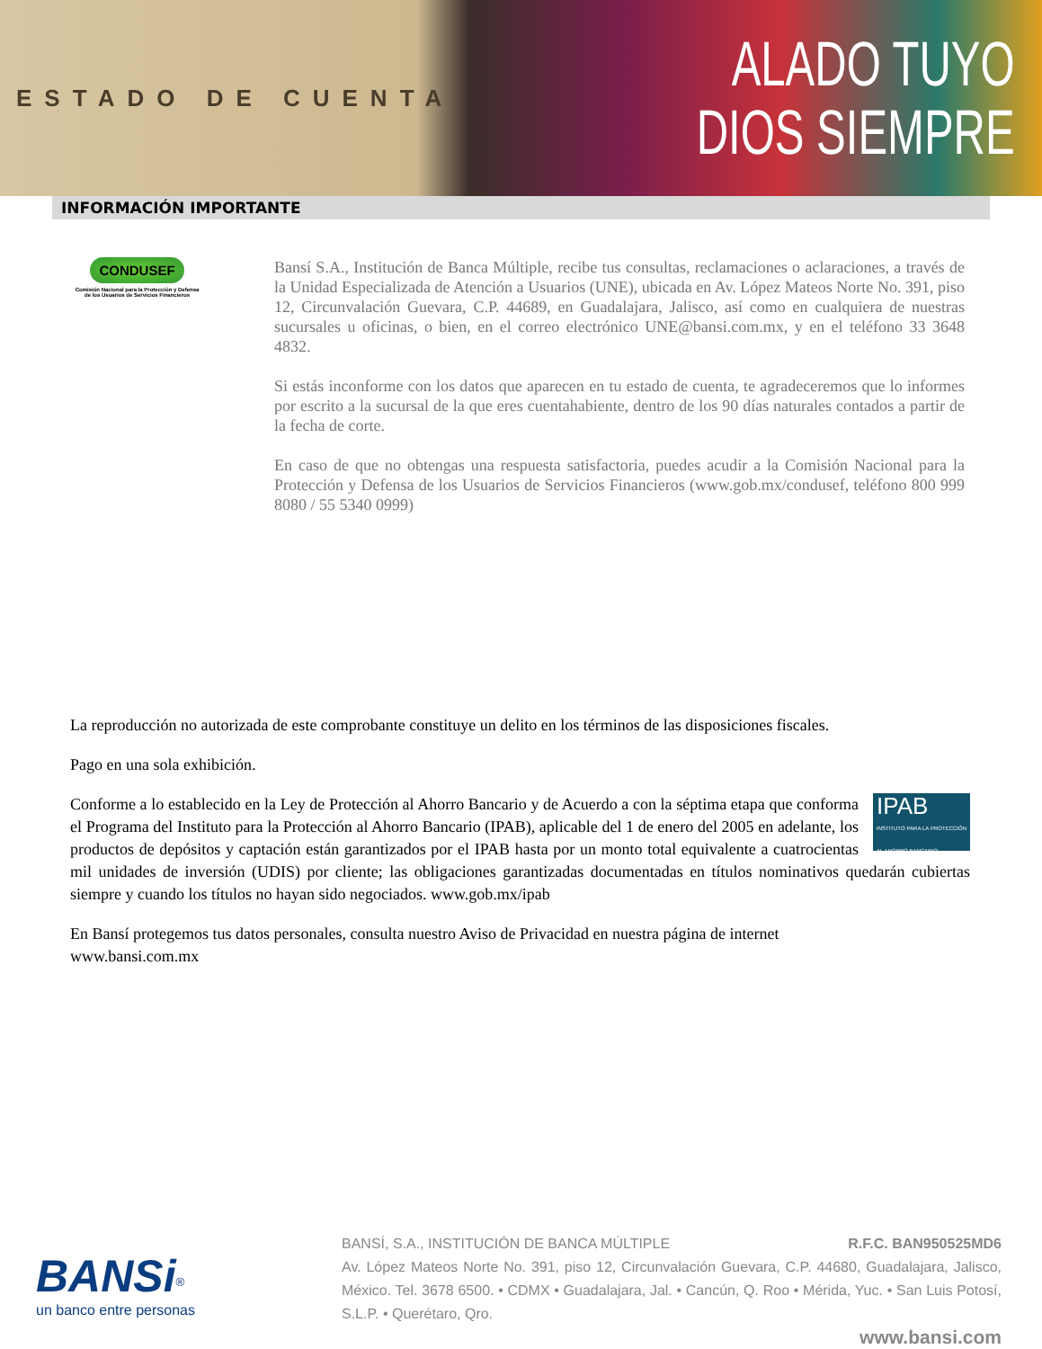ESTADO DE CUENTA
ALADO TUYO
DIOS SIEMPRE
INFORMACIÓN IMPORTANTE
CONDUSEF
Comisión Nacional para la Protección y Defensa de los Usuarios de Servicios Financieros
Bansí S.A., Institución de Banca Múltiple, recibe tus consultas, reclamaciones o aclaraciones, a través de la Unidad Especializada de Atención a Usuarios (UNE), ubicada en Av. López Mateos Norte No. 391, piso 12, Circunvalación Guevara, C.P. 44689, en Guadalajara, Jalisco, así como en cualquiera de nuestras sucursales u oficinas, o bien, en el correo electrónico UNE@bansi.com.mx, y en el teléfono 33 3648 4832.
Si estás inconforme con los datos que aparecen en tu estado de cuenta, te agradeceremos que lo informes por escrito a la sucursal de la que eres cuentahabiente, dentro de los 90 días naturales contados a partir de la fecha de corte.
En caso de que no obtengas una respuesta satisfactoria, puedes acudir a la Comisión Nacional para la Protección y Defensa de los Usuarios de Servicios Financieros (www.gob.mx/condusef, teléfono 800 999 8080 / 55 5340 0999)
La reproducción no autorizada de este comprobante constituye un delito en los términos de las disposiciones fiscales.
Pago en una sola exhibición.
IPAB
INSTITUTO PARA LA PROTECCIÓN AL AHORRO BANCARIO Conforme a lo establecido en la Ley de Protección al Ahorro Bancario y de Acuerdo a con la séptima etapa que conforma el Programa del Instituto para la Protección al Ahorro Bancario (IPAB), aplicable del 1 de enero del 2005 en adelante, los productos de depósitos y captación están garantizados por el IPAB hasta por un monto total equivalente a cuatrocientas mil unidades de inversión (UDIS) por cliente; las obligaciones garantizadas documentadas en títulos nominativos quedarán cubiertas siempre y cuando los títulos no hayan sido negociados. www.gob.mx/ipab
En Bansí protegemos tus datos personales, consulta nuestro Aviso de Privacidad en nuestra página de internet
www.bansi.com.mx
BANSi<sup>®</sup>
un banco entre personas
BANSÍ, S.A., INSTITUCIÓN DE BANCA MÚLTIPLE R.F.C. BAN950525MD6
Av. López Mateos Norte No. 391, piso 12, Circunvalación Guevara, C.P. 44680, Guadalajara, Jalisco, México. Tel. 3678 6500. • CDMX • Guadalajara, Jal. • Cancún, Q. Roo • Mérida, Yuc. • San Luis Potosí, S.L.P. • Querétaro, Qro.
www.bansi.com